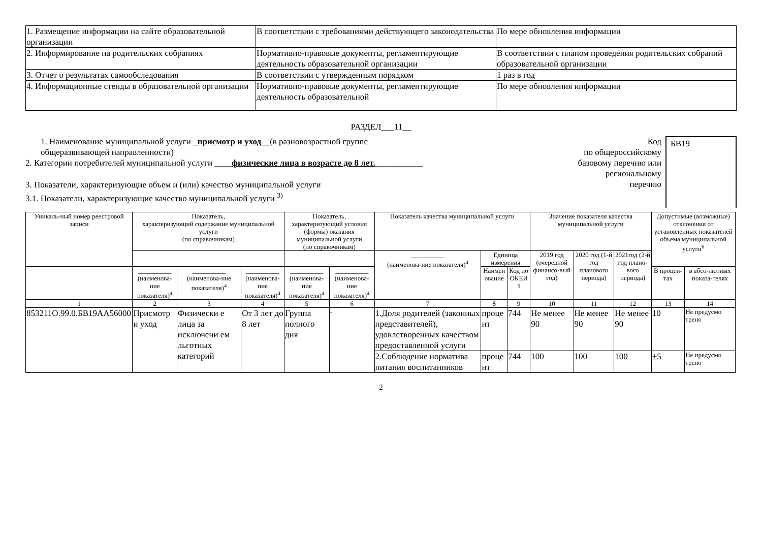| 1. Размещение информации на сайте образовательной организации | В соответствии с требованиями действующего законодательства | По мере обновления информации |
| 2. Информирование на родительских собраниях | Нормативно-правовые документы, регламентирующие деятельность образовательной организации | В соответствии с планом проведения родительских собраний образовательной организации |
| 3. Отчет о результатах самообследования | В соответствии с утвержденным порядком | 1 раз в год |
| 4. Информационные стенды в образовательной организации | Нормативно-правовые документы, регламентирующие деятельность образовательной | По мере обновления информации |
РАЗДЕЛ___11__
1. Наименование муниципальной услуги _присмотр и уход__(в разновозрастной группе
общеразвивающей направленности)
2. Категории потребителей муниципальной услуги ____физические лица в возрасте до 8 лет.___________
3. Показатели, характеризующие объем и (или) качество муниципальной услуги
3.1. Показатели, характеризующие качество муниципальной услуги <sup>3)</sup>
Код
по общероссийскому
базовому перечню или
региональному
перечню
БВ19
| Уникаль-ный номер реестровой записи | Показатель, характеризующий содержание муниципальной услуги (по справочникам) | | | Показатель, характеризующий условия (формы) оказания муниципальной услуги (по справочникам) | | Показатель качества муниципальной услуги | | | Значение показателя качества муниципальной услуги | | | Допустимые (возможные) отклонения от установленных показателей объема муниципальной услуги<sup>6</sup> | |
| --- | --- | --- | --- | --- | --- | --- | --- | --- | --- | --- | --- | --- | --- |
| | | | | | | __________ (наименова-ние показателя)<sup>4</sup> | Единица измерения | | 2019 год (очередной финансо-вый год) | 2020 год (1-й год планового периода) | 2021год (2-й год плано-вого периода) | | |
| | __________ (наименова-ние показателя)<sup>4</sup> | __________ (наименова-ние показателя)<sup>4</sup> | __________ (наименова-ние показателя)<sup>4</sup> | __________ (наименова-ние показателя)<sup>4</sup> | __________ (наименова-ние показателя)<sup>4</sup> | | Наимен ование | Код по ОКЕИ <sup>5</sup> | | | | В процен-тах | в абсо-лютных показа-телях |
| 1 | 2 | 3 | 4 | 5 | 6 | 7 | 8 | 9 | 10 | 11 | 12 | 13 | 14 |
| 853211О.99.0.БВ19АА56000 | Присмотр и уход | Физически е лица за исключени ем льготных категорий | От 3 лет до 8 лет | Группа полного дня | - | 1.Доля родителей (законных представителей), удовлетворенных качеством предоставленной услуги | проце нт | 744 | Не менее 90 | Не менее 90 | Не менее 90 | 10 | Не предусмо трено |
| | | | | | | 2.Соблюдение норматива питания воспитанников | проце нт | 744 | 100 | 100 | 100 | + 5 | Не предусмо трено |
2